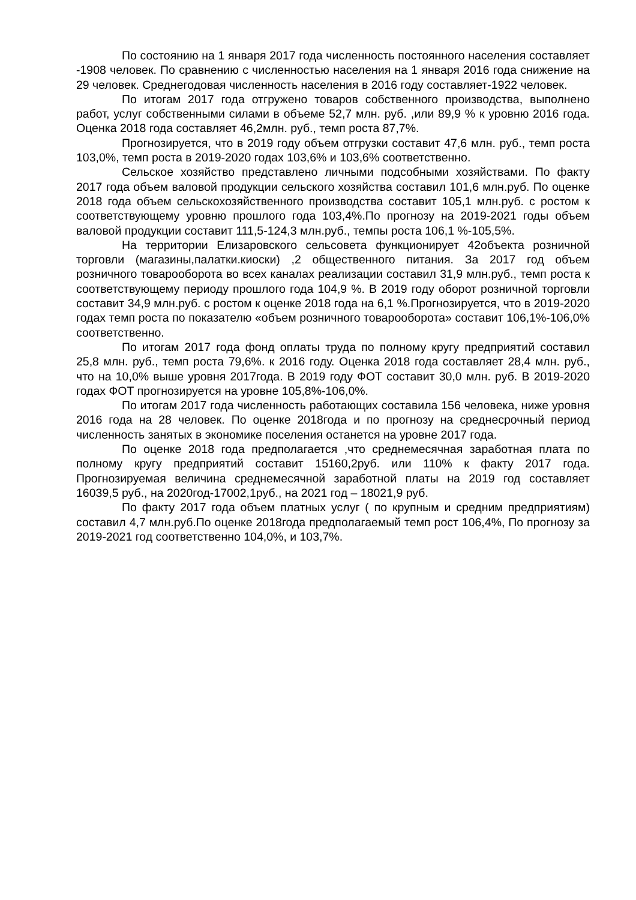По состоянию на 1 января 2017 года численность постоянного населения составляет -1908 человек. По сравнению с численностью населения на 1 января 2016 года снижение на 29 человек. Среднегодовая численность населения в 2016 году составляет-1922 человек.
По итогам 2017 года отгружено товаров собственного производства, выполнено работ, услуг собственными силами в объеме 52,7 млн. руб. ,или 89,9 % к уровню 2016 года. Оценка 2018 года составляет 46,2млн. руб., темп роста 87,7%.
Прогнозируется, что в 2019 году объем отгрузки составит 47,6 млн. руб., темп роста 103,0%, темп роста в 2019-2020 годах 103,6% и 103,6% соответственно.
Сельское хозяйство представлено личными подсобными хозяйствами. По факту 2017 года объем валовой продукции сельского хозяйства составил 101,6 млн.руб. По оценке 2018 года объем сельскохозяйственного производства составит 105,1 млн.руб. с ростом к соответствующему уровню прошлого года 103,4%.По прогнозу на 2019-2021 годы объем валовой продукции составит 111,5-124,3 млн.руб., темпы роста 106,1 %-105,5%.
На территории Елизаровского сельсовета функционирует 42объекта розничной торговли (магазины,палатки.киоски) ,2 общественного питания. За 2017 год объем розничного товарооборота во всех каналах реализации составил 31,9 млн.руб., темп роста к соответствующему периоду прошлого года 104,9 %. В 2019 году оборот розничной торговли составит 34,9 млн.руб. с ростом к оценке 2018 года на 6,1 %.Прогнозируется, что в 2019-2020 годах темп роста по показателю «объем розничного товарооборота» составит 106,1%-106,0% соответственно.
По итогам 2017 года фонд оплаты труда по полному кругу предприятий составил 25,8 млн. руб., темп роста 79,6%. к 2016 году. Оценка 2018 года составляет 28,4 млн. руб., что на 10,0% выше уровня 2017года. В 2019 году ФОТ составит 30,0 млн. руб. В 2019-2020 годах ФОТ прогнозируется на уровне 105,8%-106,0%.
По итогам 2017 года численность работающих составила 156 человека, ниже уровня 2016 года на 28 человек. По оценке 2018года и по прогнозу на среднесрочный период численность занятых в экономике поселения останется на уровне 2017 года.
По оценке 2018 года предполагается ,что среднемесячная заработная плата по полному кругу предприятий составит 15160,2руб. или 110% к факту 2017 года. Прогнозируемая величина среднемесячной заработной платы на 2019 год составляет 16039,5 руб., на 2020год-17002,1руб., на 2021 год – 18021,9 руб.
По факту 2017 года объем платных услуг ( по крупным и средним предприятиям) составил 4,7 млн.руб.По оценке 2018года предполагаемый темп рост 106,4%, По прогнозу за 2019-2021 год соответственно 104,0%, и 103,7%.